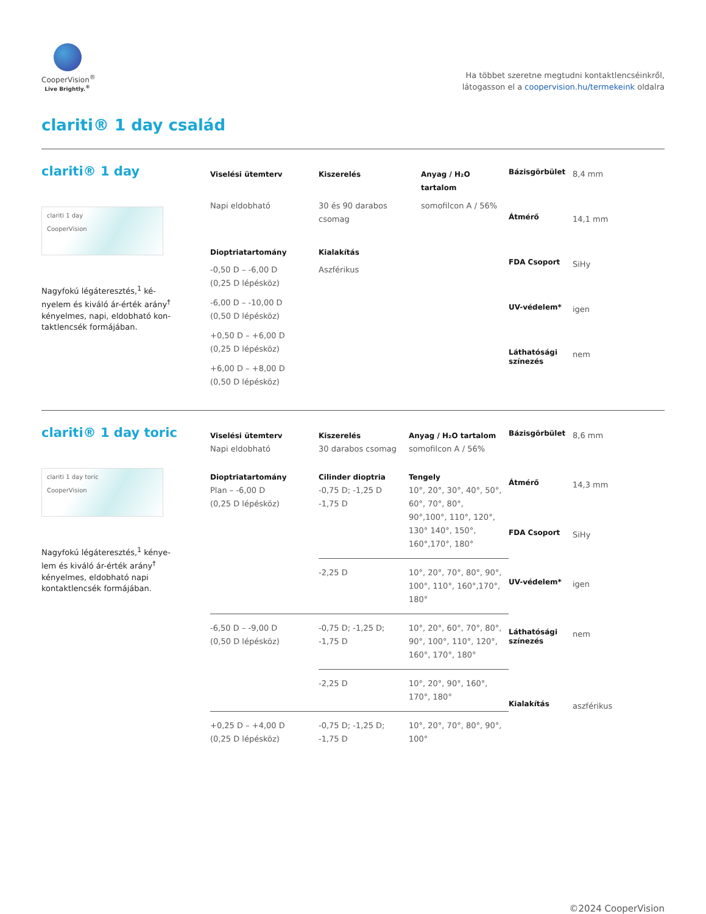CooperVision<sup>®</sup>
Live Brightly.<sup>®</sup>
Ha többet szeretne megtudni kontaktlencséinkről,
látogasson el a coopervision.hu/termekeink oldalra
clariti® 1 day család
clariti® 1 day
clariti 1 day
CooperVision
Nagyfokú légáteresztés,<sup>1</sup> ké-nyelem és kiváló ár-érték arány<sup>†</sup> kényelmes, napi, eldobható kon-taktlencsék formájában.
| Viselési ütemterv | Kiszerelés | Anyag / H₂O tartalom |
| --- | --- | --- |
| Napi eldobható | 30 és 90 darabos csomag | somofilcon A / 56% |
| Dioptriatartomány | Kialakítás | |
| -0,50 D – -6,00 D (0,25 D lépésköz) -6,00 D – -10,00 D (0,50 D lépésköz) +0,50 D – +6,00 D (0,25 D lépésköz) +6,00 D – +8,00 D (0,50 D lépésköz) | Aszférikus | |
| Bázisgörbület | 8,4 mm |
| Átmérő | 14,1 mm |
| FDA Csoport | SiHy |
| UV-védelem* | igen |
| Láthatósági színezés | nem |
clariti® 1 day toric
clariti 1 day toric
CooperVision
Nagyfokú légáteresztés,<sup>1</sup> kénye-lem és kiváló ár-érték arány<sup>†</sup> kényelmes, eldobható napi kontaktlencsék formájában.
| Viselési ütemterv | Kiszerelés | Anyag / H₂O tartalom |
| --- | --- | --- |
| Napi eldobható | 30 darabos csomag | somofilcon A / 56% |
| Dioptriatartomány | Cilinder dioptria | Tengely |
| Plan – -6,00 D (0,25 D lépésköz) | -0,75 D; -1,25 D -1,75 D | 10°, 20°, 30°, 40°, 50°, 60°, 70°, 80°, 90°,100°, 110°, 120°, 130° 140°, 150°, 160°,170°, 180° |
| | -2,25 D | 10°, 20°, 70°, 80°, 90°, 100°, 110°, 160°,170°, 180° |
| -6,50 D – -9,00 D (0,50 D lépésköz) | -0,75 D; -1,25 D; -1,75 D | 10°, 20°, 60°, 70°, 80°, 90°, 100°, 110°, 120°, 160°, 170°, 180° |
| | -2,25 D | 10°, 20°, 90°, 160°, 170°, 180° |
| +0,25 D – +4,00 D (0,25 D lépésköz) | -0,75 D; -1,25 D; -1,75 D | 10°, 20°, 70°, 80°, 90°, 100° |
| Bázisgörbület | 8,6 mm |
| Átmérő | 14,3 mm |
| FDA Csoport | SiHy |
| UV-védelem* | igen |
| Láthatósági színezés | nem |
| Kialakítás | aszférikus |
©2024 CooperVision